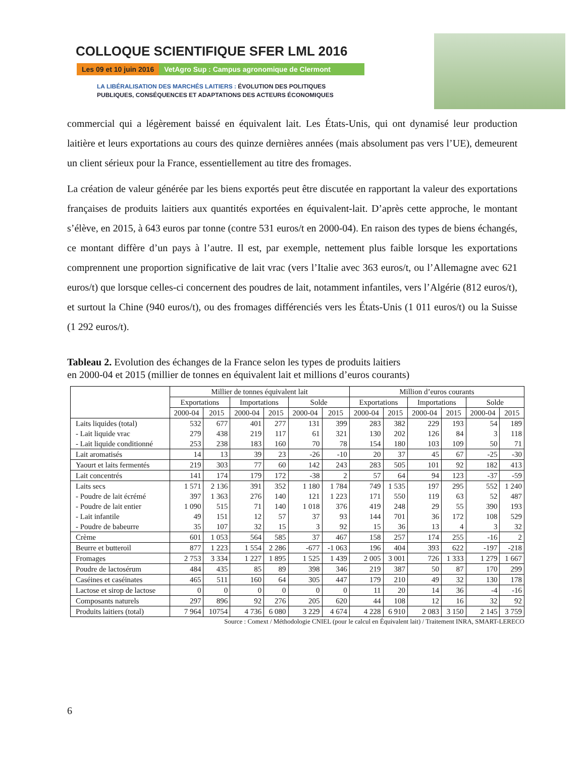COLLOQUE SCIENTIFIQUE SFER LML 2016
Les 09 et 10 juin 2016 VetAgro Sup : Campus agronomique de Clermont
LA LIBÉRALISATION DES MARCHÉS LAITIERS : ÉVOLUTION DES POLITIQUES
PUBLIQUES, CONSÉQUENCES ET ADAPTATIONS DES ACTEURS ÉCONOMIQUES
commercial qui a légèrement baissé en équivalent lait. Les États-Unis, qui ont dynamisé leur production laitière et leurs exportations au cours des quinze dernières années (mais absolument pas vers l’UE), demeurent un client sérieux pour la France, essentiellement au titre des fromages.
La création de valeur générée par les biens exportés peut être discutée en rapportant la valeur des exportations françaises de produits laitiers aux quantités exportées en équivalent-lait. D’après cette approche, le montant s’élève, en 2015, à 643 euros par tonne (contre 531 euros/t en 2000-04). En raison des types de biens échangés, ce montant diffère d’un pays à l’autre. Il est, par exemple, nettement plus faible lorsque les exportations comprennent une proportion significative de lait vrac (vers l’Italie avec 363 euros/t, ou l’Allemagne avec 621 euros/t) que lorsque celles-ci concernent des poudres de lait, notamment infantiles, vers l’Algérie (812 euros/t), et surtout la Chine (940 euros/t), ou des fromages différenciés vers les États-Unis (1 011 euros/t) ou la Suisse (1 292 euros/t).
Tableau 2. Evolution des échanges de la France selon les types de produits laitiers
en 2000-04 et 2015 (millier de tonnes en équivalent lait et millions d’euros courants)
| | Millier de tonnes équivalent lait | | | | | | Million d’euros courants | | | | | |
| --- | --- | --- | --- | --- | --- | --- | --- | --- | --- | --- | --- | --- |
| | Exportations | | Importations | | Solde | | Exportations | | Importations | | Solde | |
| | 2000-04 | 2015 | 2000-04 | 2015 | 2000-04 | 2015 | 2000-04 | 2015 | 2000-04 | 2015 | 2000-04 | 2015 |
| Laits liquides (total) | 532 | 677 | 401 | 277 | 131 | 399 | 283 | 382 | 229 | 193 | 54 | 189 |
| - Lait liquide vrac | 279 | 438 | 219 | 117 | 61 | 321 | 130 | 202 | 126 | 84 | 3 | 118 |
| - Lait liquide conditionné | 253 | 238 | 183 | 160 | 70 | 78 | 154 | 180 | 103 | 109 | 50 | 71 |
| Lait aromatisés | 14 | 13 | 39 | 23 | -26 | -10 | 20 | 37 | 45 | 67 | -25 | -30 |
| Yaourt et laits fermentés | 219 | 303 | 77 | 60 | 142 | 243 | 283 | 505 | 101 | 92 | 182 | 413 |
| Lait concentrés | 141 | 174 | 179 | 172 | -38 | 2 | 57 | 64 | 94 | 123 | -37 | -59 |
| Laits secs | 1 571 | 2 136 | 391 | 352 | 1 180 | 1 784 | 749 | 1 535 | 197 | 295 | 552 | 1 240 |
| - Poudre de lait écrémé | 397 | 1 363 | 276 | 140 | 121 | 1 223 | 171 | 550 | 119 | 63 | 52 | 487 |
| - Poudre de lait entier | 1 090 | 515 | 71 | 140 | 1 018 | 376 | 419 | 248 | 29 | 55 | 390 | 193 |
| - Lait infantile | 49 | 151 | 12 | 57 | 37 | 93 | 144 | 701 | 36 | 172 | 108 | 529 |
| - Poudre de babeurre | 35 | 107 | 32 | 15 | 3 | 92 | 15 | 36 | 13 | 4 | 3 | 32 |
| Crème | 601 | 1 053 | 564 | 585 | 37 | 467 | 158 | 257 | 174 | 255 | -16 | 2 |
| Beurre et butteroil | 877 | 1 223 | 1 554 | 2 286 | -677 | -1 063 | 196 | 404 | 393 | 622 | -197 | -218 |
| Fromages | 2 753 | 3 334 | 1 227 | 1 895 | 1 525 | 1 439 | 2 005 | 3 001 | 726 | 1 333 | 1 279 | 1 667 |
| Poudre de lactosérum | 484 | 435 | 85 | 89 | 398 | 346 | 219 | 387 | 50 | 87 | 170 | 299 |
| Caséines et caséinates | 465 | 511 | 160 | 64 | 305 | 447 | 179 | 210 | 49 | 32 | 130 | 178 |
| Lactose et sirop de lactose | 0 | 0 | 0 | 0 | 0 | 0 | 11 | 20 | 14 | 36 | -4 | -16 |
| Composants naturels | 297 | 896 | 92 | 276 | 205 | 620 | 44 | 108 | 12 | 16 | 32 | 92 |
| Produits laitiers (total) | 7 964 | 10754 | 4 736 | 6 080 | 3 229 | 4 674 | 4 228 | 6 910 | 2 083 | 3 150 | 2 145 | 3 759 |
Source : Comext / Méthodologie CNIEL (pour le calcul en Équivalent lait) / Traitement INRA, SMART-LERECO
6